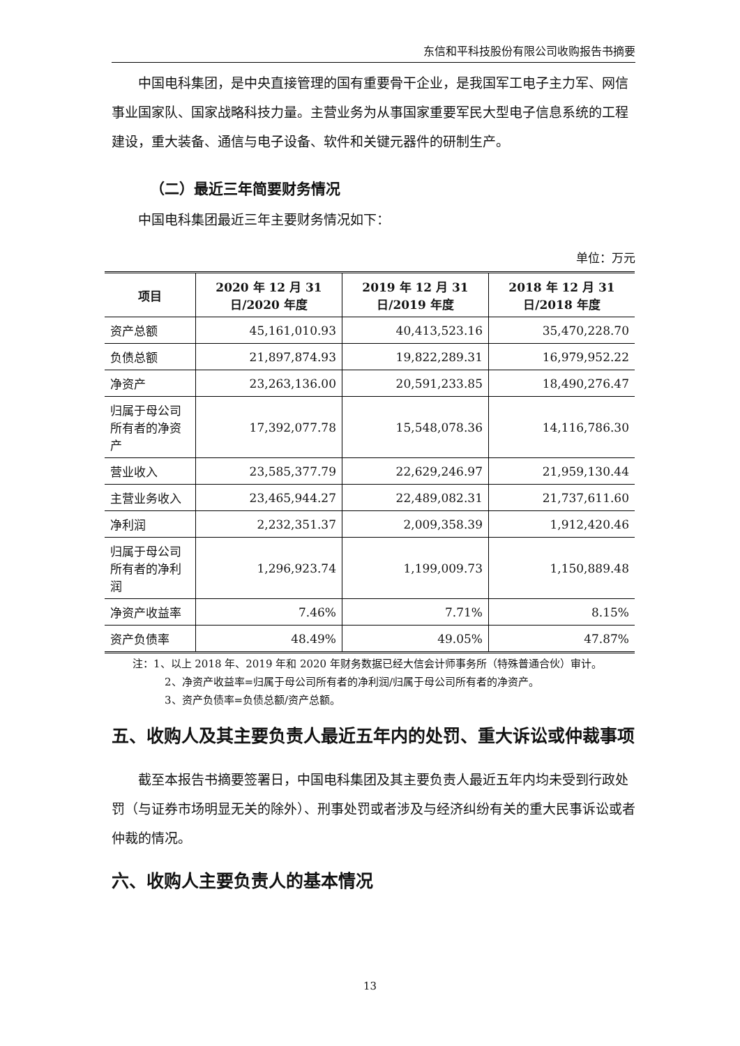东信和平科技股份有限公司收购报告书摘要
中国电科集团，是中央直接管理的国有重要骨干企业，是我国军工电子主力军、网信事业国家队、国家战略科技力量。主营业务为从事国家重要军民大型电子信息系统的工程建设，重大装备、通信与电子设备、软件和关键元器件的研制生产。
（二）最近三年简要财务情况
中国电科集团最近三年主要财务情况如下：
单位：万元
| 项目 | 2020 年 12 月 31 日/2020 年度 | 2019 年 12 月 31 日/2019 年度 | 2018 年 12 月 31 日/2018 年度 |
| --- | --- | --- | --- |
| 资产总额 | 45,161,010.93 | 40,413,523.16 | 35,470,228.70 |
| 负债总额 | 21,897,874.93 | 19,822,289.31 | 16,979,952.22 |
| 净资产 | 23,263,136.00 | 20,591,233.85 | 18,490,276.47 |
| 归属于母公司所有者的净资产 | 17,392,077.78 | 15,548,078.36 | 14,116,786.30 |
| 营业收入 | 23,585,377.79 | 22,629,246.97 | 21,959,130.44 |
| 主营业务收入 | 23,465,944.27 | 22,489,082.31 | 21,737,611.60 |
| 净利润 | 2,232,351.37 | 2,009,358.39 | 1,912,420.46 |
| 归属于母公司所有者的净利润 | 1,296,923.74 | 1,199,009.73 | 1,150,889.48 |
| 净资产收益率 | 7.46% | 7.71% | 8.15% |
| 资产负债率 | 48.49% | 49.05% | 47.87% |
注：1、以上 2018 年、2019 年和 2020 年财务数据已经大信会计师事务所（特殊普通合伙）审计。
2、净资产收益率=归属于母公司所有者的净利润/归属于母公司所有者的净资产。
3、资产负债率=负债总额/资产总额。
五、收购人及其主要负责人最近五年内的处罚、重大诉讼或仲裁事项
截至本报告书摘要签署日，中国电科集团及其主要负责人最近五年内均未受到行政处罚（与证券市场明显无关的除外）、刑事处罚或者涉及与经济纠纷有关的重大民事诉讼或者仲裁的情况。
六、收购人主要负责人的基本情况
13